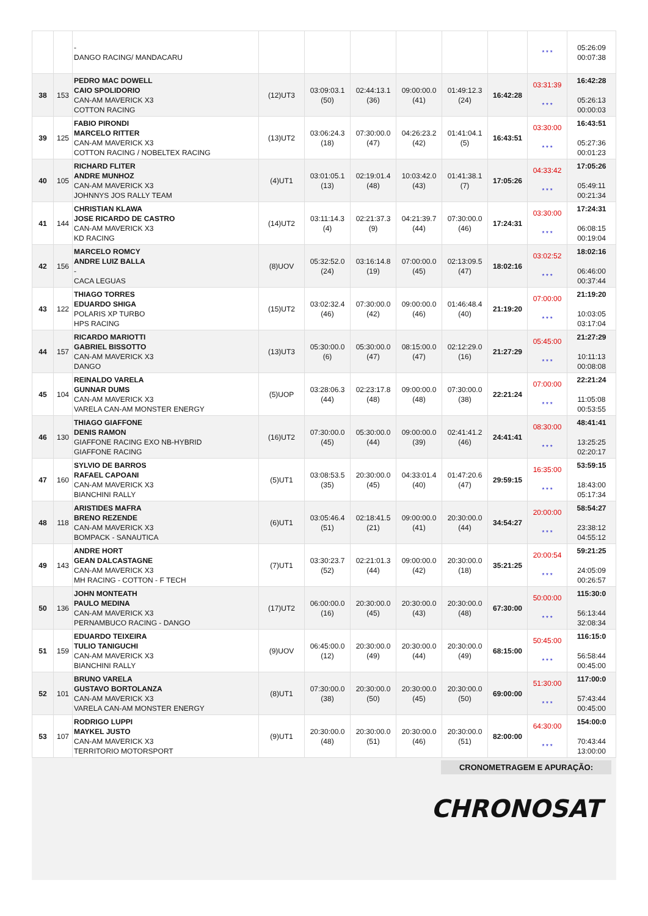| | | - DANGO RACING/ MANDACARU | | | | | | | * * * | 05:26:09 00:07:38 |
| 38 | 153 | PEDRO MAC DOWELL CAIO SPOLIDORIO CAN-AM MAVERICK X3 COTTON RACING | (12)UT3 | 03:09:03.1 (50) | 02:44:13.1 (36) | 09:00:00.0 (41) | 01:49:12.3 (24) | 16:42:28 | 03:31:39 * * * | 16:42:28 05:26:13 00:00:03 |
| 39 | 125 | FABIO PIRONDI MARCELO RITTER CAN-AM MAVERICK X3 COTTON RACING / NOBELTEX RACING | (13)UT2 | 03:06:24.3 (18) | 07:30:00.0 (47) | 04:26:23.2 (42) | 01:41:04.1 (5) | 16:43:51 | 03:30:00 * * * | 16:43:51 05:27:36 00:01:23 |
| 40 | 105 | RICHARD FLITER ANDRE MUNHOZ CAN-AM MAVERICK X3 JOHNNYS JOS RALLY TEAM | (4)UT1 | 03:01:05.1 (13) | 02:19:01.4 (48) | 10:03:42.0 (43) | 01:41:38.1 (7) | 17:05:26 | 04:33:42 * * * | 17:05:26 05:49:11 00:21:34 |
| 41 | 144 | CHRISTIAN KLAWA JOSE RICARDO DE CASTRO CAN-AM MAVERICK X3 KD RACING | (14)UT2 | 03:11:14.3 (4) | 02:21:37.3 (9) | 04:21:39.7 (44) | 07:30:00.0 (46) | 17:24:31 | 03:30:00 * * * | 17:24:31 06:08:15 00:19:04 |
| 42 | 156 | MARCELO ROMCY ANDRE LUIZ BALLA - CACA LEGUAS | (8)UOV | 05:32:52.0 (24) | 03:16:14.8 (19) | 07:00:00.0 (45) | 02:13:09.5 (47) | 18:02:16 | 03:02:52 * * * | 18:02:16 06:46:00 00:37:44 |
| 43 | 122 | THIAGO TORRES EDUARDO SHIGA POLARIS XP TURBO HPS RACING | (15)UT2 | 03:02:32.4 (46) | 07:30:00.0 (42) | 09:00:00.0 (46) | 01:46:48.4 (40) | 21:19:20 | 07:00:00 * * * | 21:19:20 10:03:05 03:17:04 |
| 44 | 157 | RICARDO MARIOTTI GABRIEL BISSOTTO CAN-AM MAVERICK X3 DANGO | (13)UT3 | 05:30:00.0 (6) | 05:30:00.0 (47) | 08:15:00.0 (47) | 02:12:29.0 (16) | 21:27:29 | 05:45:00 * * * | 21:27:29 10:11:13 00:08:08 |
| 45 | 104 | REINALDO VARELA GUNNAR DUMS CAN-AM MAVERICK X3 VARELA CAN-AM MONSTER ENERGY | (5)UOP | 03:28:06.3 (44) | 02:23:17.8 (48) | 09:00:00.0 (48) | 07:30:00.0 (38) | 22:21:24 | 07:00:00 * * * | 22:21:24 11:05:08 00:53:55 |
| 46 | 130 | THIAGO GIAFFONE DENIS RAMON GIAFFONE RACING EXO NB-HYBRID GIAFFONE RACING | (16)UT2 | 07:30:00.0 (45) | 05:30:00.0 (44) | 09:00:00.0 (39) | 02:41:41.2 (46) | 24:41:41 | 08:30:00 * * * | 48:41:41 13:25:25 02:20:17 |
| 47 | 160 | SYLVIO DE BARROS RAFAEL CAPOANI CAN-AM MAVERICK X3 BIANCHINI RALLY | (5)UT1 | 03:08:53.5 (35) | 20:30:00.0 (45) | 04:33:01.4 (40) | 01:47:20.6 (47) | 29:59:15 | 16:35:00 * * * | 53:59:15 18:43:00 05:17:34 |
| 48 | 118 | ARISTIDES MAFRA BRENO REZENDE CAN-AM MAVERICK X3 BOMPACK - SANAUTICA | (6)UT1 | 03:05:46.4 (51) | 02:18:41.5 (21) | 09:00:00.0 (41) | 20:30:00.0 (44) | 34:54:27 | 20:00:00 * * * | 58:54:27 23:38:12 04:55:12 |
| 49 | 143 | ANDRE HORT GEAN DALCASTAGNE CAN-AM MAVERICK X3 MH RACING - COTTON - F TECH | (7)UT1 | 03:30:23.7 (52) | 02:21:01.3 (44) | 09:00:00.0 (42) | 20:30:00.0 (18) | 35:21:25 | 20:00:54 * * * | 59:21:25 24:05:09 00:26:57 |
| 50 | 136 | JOHN MONTEATH PAULO MEDINA CAN-AM MAVERICK X3 PERNAMBUCO RACING - DANGO | (17)UT2 | 06:00:00.0 (16) | 20:30:00.0 (45) | 20:30:00.0 (43) | 20:30:00.0 (48) | 67:30:00 | 50:00:00 * * * | 115:30:0 56:13:44 32:08:34 |
| 51 | 159 | EDUARDO TEIXEIRA TULIO TANIGUCHI CAN-AM MAVERICK X3 BIANCHINI RALLY | (9)UOV | 06:45:00.0 (12) | 20:30:00.0 (49) | 20:30:00.0 (44) | 20:30:00.0 (49) | 68:15:00 | 50:45:00 * * * | 116:15:0 56:58:44 00:45:00 |
| 52 | 101 | BRUNO VARELA GUSTAVO BORTOLANZA CAN-AM MAVERICK X3 VARELA CAN-AM MONSTER ENERGY | (8)UT1 | 07:30:00.0 (38) | 20:30:00.0 (50) | 20:30:00.0 (45) | 20:30:00.0 (50) | 69:00:00 | 51:30:00 * * * | 117:00:0 57:43:44 00:45:00 |
| 53 | 107 | RODRIGO LUPPI MAYKEL JUSTO CAN-AM MAVERICK X3 TERRITORIO MOTORSPORT | (9)UT1 | 20:30:00.0 (48) | 20:30:00.0 (51) | 20:30:00.0 (46) | 20:30:00.0 (51) | 82:00:00 | 64:30:00 * * * | 154:00:0 70:43:44 13:00:00 |
CRONOMETRAGEM E APURAÇÃO:
CHRONOSAT